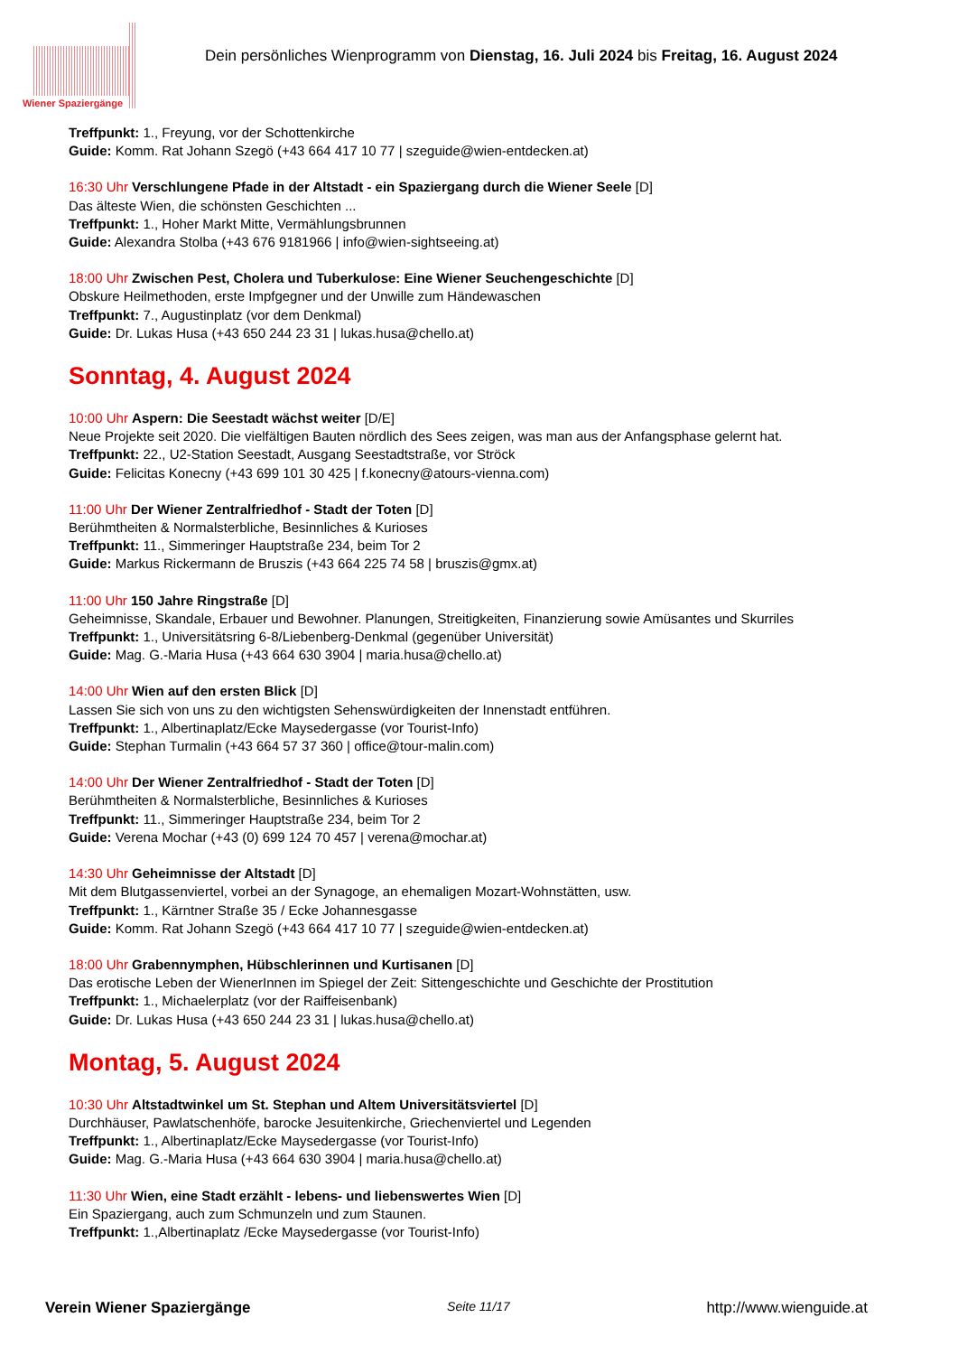Wiener Spaziergänge
Dein persönliches Wienprogramm von Dienstag, 16. Juli 2024 bis Freitag, 16. August 2024
Treffpunkt: 1., Freyung, vor der Schottenkirche
Guide: Komm. Rat Johann Szegö (+43 664 417 10 77 | szeguide@wien-entdecken.at)
16:30 Uhr Verschlungene Pfade in der Altstadt - ein Spaziergang durch die Wiener Seele [D]
Das älteste Wien, die schönsten Geschichten ...
Treffpunkt: 1., Hoher Markt Mitte, Vermählungsbrunnen
Guide: Alexandra Stolba (+43 676 9181966 | info@wien-sightseeing.at)
18:00 Uhr Zwischen Pest, Cholera und Tuberkulose: Eine Wiener Seuchengeschichte [D]
Obskure Heilmethoden, erste Impfgegner und der Unwille zum Händewaschen
Treffpunkt: 7., Augustinplatz (vor dem Denkmal)
Guide: Dr. Lukas Husa (+43 650 244 23 31 | lukas.husa@chello.at)
Sonntag, 4. August 2024
10:00 Uhr Aspern: Die Seestadt wächst weiter [D/E]
Neue Projekte seit 2020. Die vielfältigen Bauten nördlich des Sees zeigen, was man aus der Anfangsphase gelernt hat.
Treffpunkt: 22., U2-Station Seestadt, Ausgang Seestadtstraße, vor Ströck
Guide: Felicitas Konecny (+43 699 101 30 425 | f.konecny@atours-vienna.com)
11:00 Uhr Der Wiener Zentralfriedhof - Stadt der Toten [D]
Berühmtheiten & Normalsterbliche, Besinnliches & Kurioses
Treffpunkt: 11., Simmeringer Hauptstraße 234, beim Tor 2
Guide: Markus Rickermann de Bruszis (+43 664 225 74 58 | bruszis@gmx.at)
11:00 Uhr 150 Jahre Ringstraße [D]
Geheimnisse, Skandale, Erbauer und Bewohner. Planungen, Streitigkeiten, Finanzierung sowie Amüsantes und Skurriles
Treffpunkt: 1., Universitätsring 6-8/Liebenberg-Denkmal (gegenüber Universität)
Guide: Mag. G.-Maria Husa (+43 664 630 3904 | maria.husa@chello.at)
14:00 Uhr Wien auf den ersten Blick [D]
Lassen Sie sich von uns zu den wichtigsten Sehenswürdigkeiten der Innenstadt entführen.
Treffpunkt: 1., Albertinaplatz/Ecke Maysedergasse (vor Tourist-Info)
Guide: Stephan Turmalin (+43 664 57 37 360 | office@tour-malin.com)
14:00 Uhr Der Wiener Zentralfriedhof - Stadt der Toten [D]
Berühmtheiten & Normalsterbliche, Besinnliches & Kurioses
Treffpunkt: 11., Simmeringer Hauptstraße 234, beim Tor 2
Guide: Verena Mochar (+43 (0) 699 124 70 457 | verena@mochar.at)
14:30 Uhr Geheimnisse der Altstadt [D]
Mit dem Blutgassenviertel, vorbei an der Synagoge, an ehemaligen Mozart-Wohnstätten, usw.
Treffpunkt: 1., Kärntner Straße 35 / Ecke Johannesgasse
Guide: Komm. Rat Johann Szegö (+43 664 417 10 77 | szeguide@wien-entdecken.at)
18:00 Uhr Grabennymphen, Hübschlerinnen und Kurtisanen [D]
Das erotische Leben der WienerInnen im Spiegel der Zeit: Sittengeschichte und Geschichte der Prostitution
Treffpunkt: 1., Michaelerplatz (vor der Raiffeisenbank)
Guide: Dr. Lukas Husa (+43 650 244 23 31 | lukas.husa@chello.at)
Montag, 5. August 2024
10:30 Uhr Altstadtwinkel um St. Stephan und Altem Universitätsviertel [D]
Durchhäuser, Pawlatschenhöfe, barocke Jesuitenkirche, Griechenviertel und Legenden
Treffpunkt: 1., Albertinaplatz/Ecke Maysedergasse (vor Tourist-Info)
Guide: Mag. G.-Maria Husa (+43 664 630 3904 | maria.husa@chello.at)
11:30 Uhr Wien, eine Stadt erzählt - lebens- und liebenswertes Wien [D]
Ein Spaziergang, auch zum Schmunzeln und zum Staunen.
Treffpunkt: 1.,Albertinaplatz /Ecke Maysedergasse (vor Tourist-Info)
Verein Wiener Spaziergänge Seite 11/17 http://www.wienguide.at